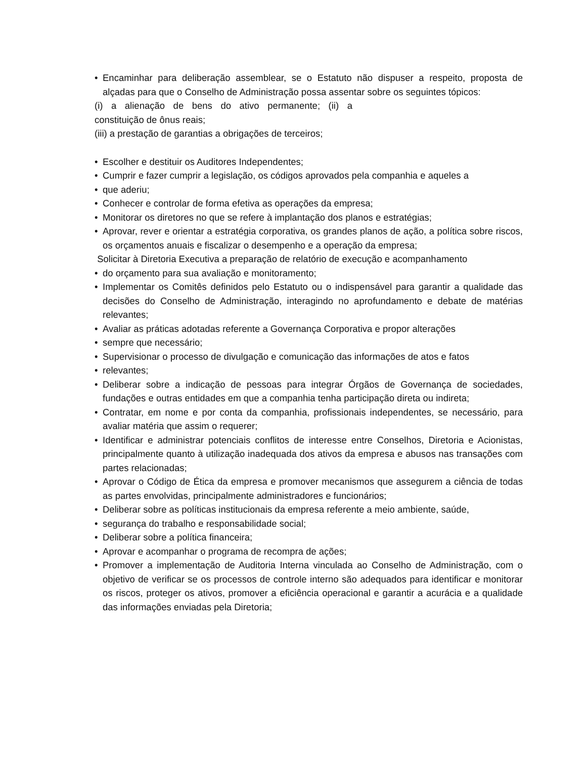• Encaminhar para deliberação assemblear, se o Estatuto não dispuser a respeito, proposta de alçadas para que o Conselho de Administração possa assentar sobre os seguintes tópicos:
(i) a alienação de bens do ativo permanente; (ii) a
constituição de ônus reais;
(iii) a prestação de garantias a obrigações de terceiros;
• Escolher e destituir os Auditores Independentes;
• Cumprir e fazer cumprir a legislação, os códigos aprovados pela companhia e aqueles a
• que aderiu;
• Conhecer e controlar de forma efetiva as operações da empresa;
• Monitorar os diretores no que se refere à implantação dos planos e estratégias;
• Aprovar, rever e orientar a estratégia corporativa, os grandes planos de ação, a política sobre riscos, os orçamentos anuais e fiscalizar o desempenho e a operação da empresa;
Solicitar à Diretoria Executiva a preparação de relatório de execução e acompanhamento
• do orçamento para sua avaliação e monitoramento;
• Implementar os Comitês definidos pelo Estatuto ou o indispensável para garantir a qualidade das decisões do Conselho de Administração, interagindo no aprofundamento e debate de matérias relevantes;
• Avaliar as práticas adotadas referente a Governança Corporativa e propor alterações
• sempre que necessário;
• Supervisionar o processo de divulgação e comunicação das informações de atos e fatos
• relevantes;
• Deliberar sobre a indicação de pessoas para integrar Órgãos de Governança de sociedades, fundações e outras entidades em que a companhia tenha participação direta ou indireta;
• Contratar, em nome e por conta da companhia, profissionais independentes, se necessário, para avaliar matéria que assim o requerer;
• Identificar e administrar potenciais conflitos de interesse entre Conselhos, Diretoria e Acionistas, principalmente quanto à utilização inadequada dos ativos da empresa e abusos nas transações com partes relacionadas;
• Aprovar o Código de Ética da empresa e promover mecanismos que assegurem a ciência de todas as partes envolvidas, principalmente administradores e funcionários;
• Deliberar sobre as políticas institucionais da empresa referente a meio ambiente, saúde,
• segurança do trabalho e responsabilidade social;
• Deliberar sobre a política financeira;
• Aprovar e acompanhar o programa de recompra de ações;
• Promover a implementação de Auditoria Interna vinculada ao Conselho de Administração, com o objetivo de verificar se os processos de controle interno são adequados para identificar e monitorar os riscos, proteger os ativos, promover a eficiência operacional e garantir a acurácia e a qualidade das informações enviadas pela Diretoria;